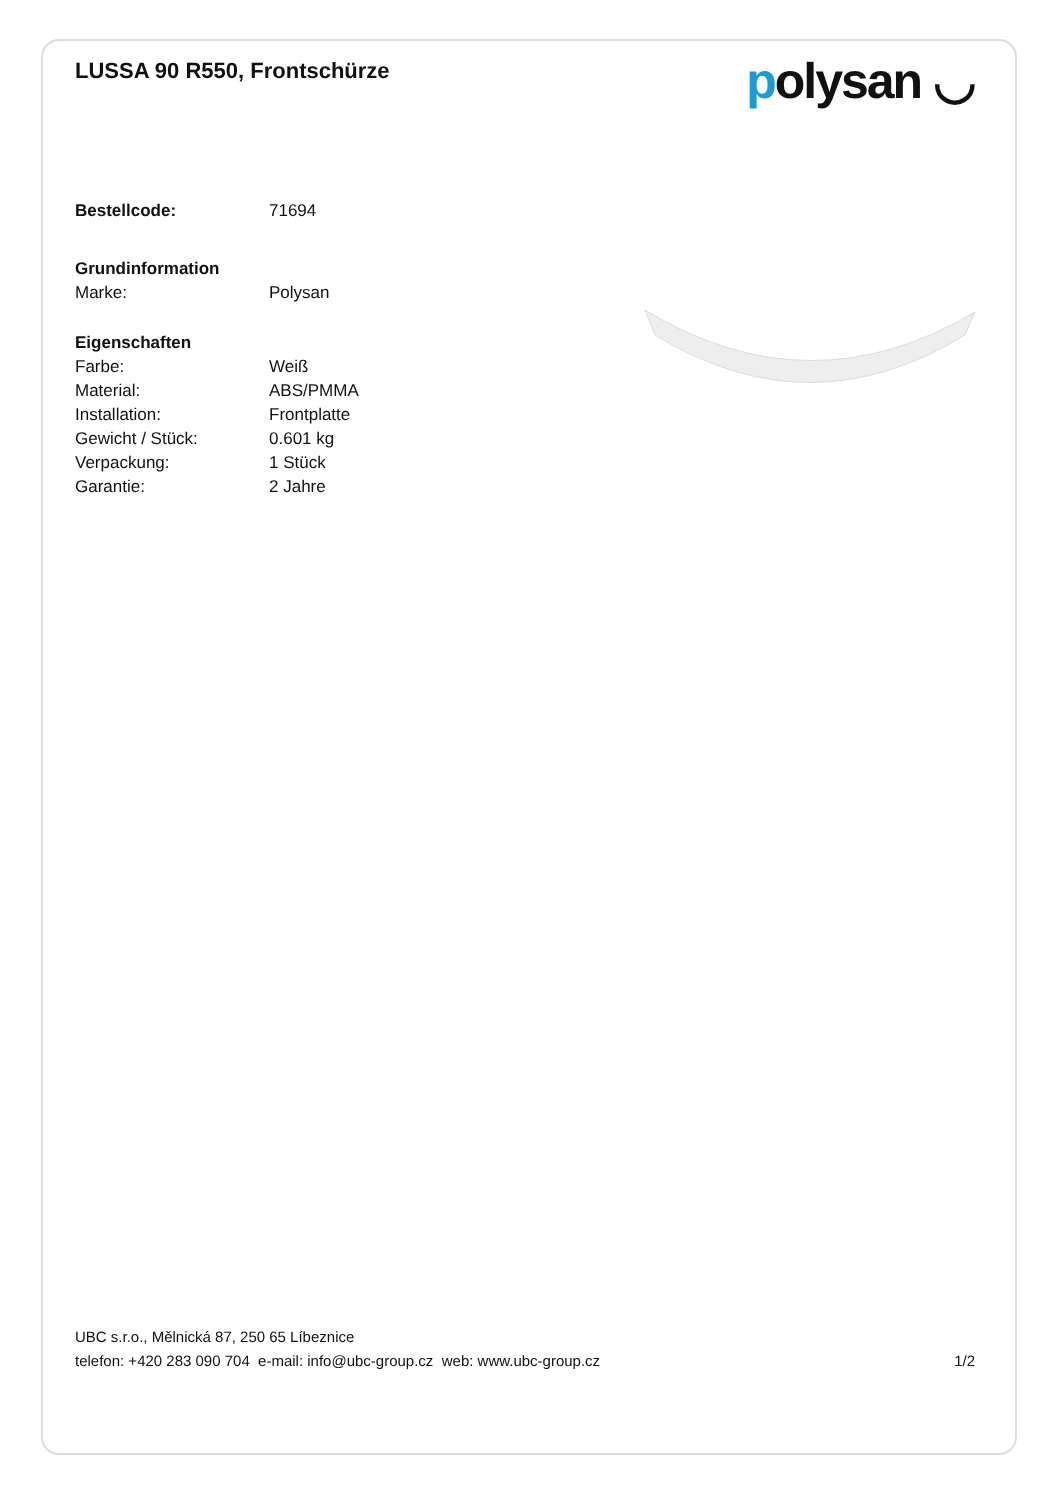LUSSA 90 R550, Frontschürze
polysan ◡
| Bestellcode: | 71694 |
| Grundinformation | |
| Marke: | Polysan |
| Eigenschaften | |
| Farbe: | Weiß |
| Material: | ABS/PMMA |
| Installation: | Frontplatte |
| Gewicht / Stück: | 0.601 kg |
| Verpackung: | 1 Stück |
| Garantie: | 2 Jahre |
UBC s.r.o., Mělnická 87, 250 65 Líbeznice
telefon: +420 283 090 704 e-mail: info@ubc-group.cz web: www.ubc-group.cz 1/2